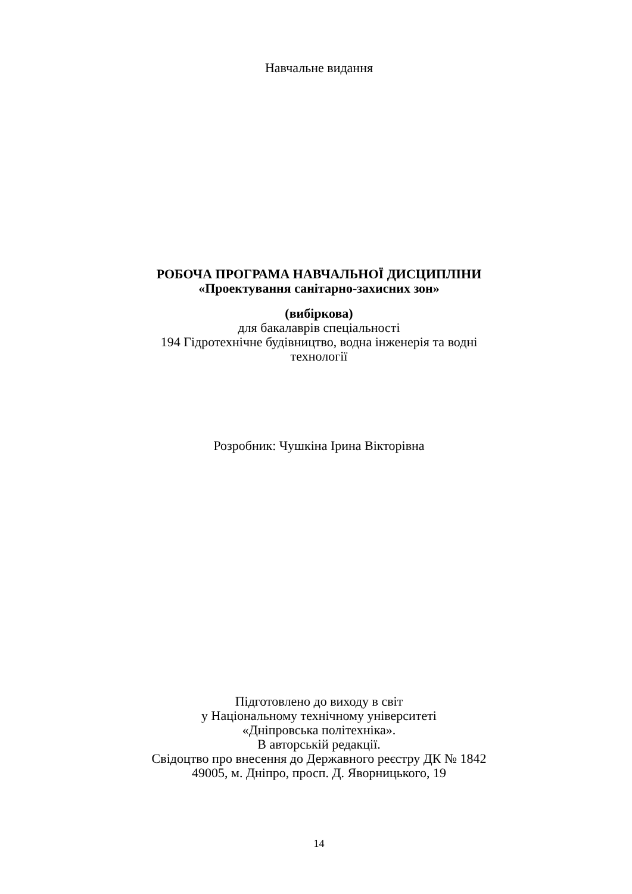Навчальне видання
РОБОЧА ПРОГРАМА НАВЧАЛЬНОЇ ДИСЦИПЛІНИ
«Проектування санітарно-захисних зон»
(вибіркова)
для бакалаврів спеціальності
194 Гідротехнічне будівництво, водна інженерія та водні
технології
Розробник: Чушкіна Ірина Вікторівна
Підготовлено до виходу в світ
у Національному технічному університеті
«Дніпровська політехніка».
В авторській редакції.
Свідоцтво про внесення до Державного реєстру ДК № 1842
49005, м. Дніпро, просп. Д. Яворницького, 19
14